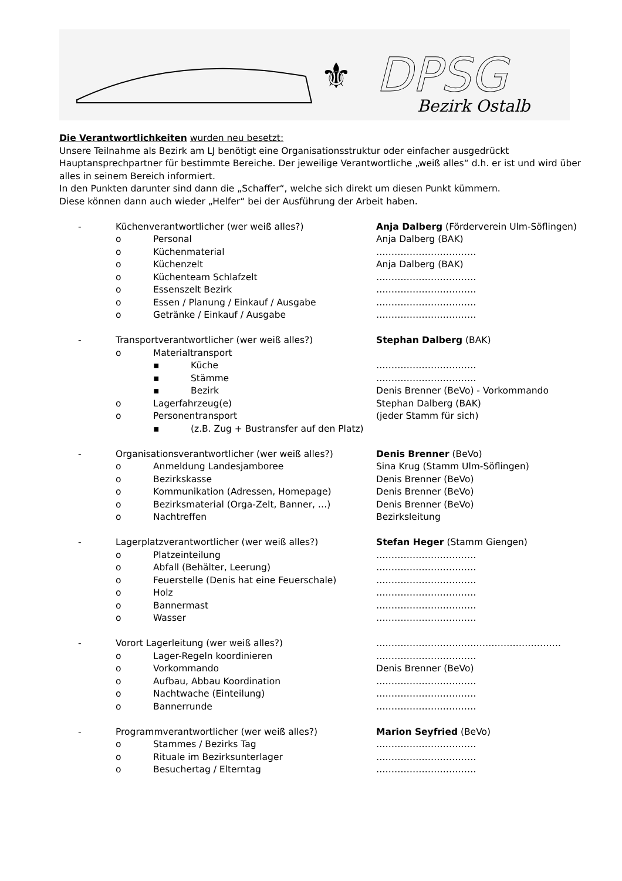⚜
DPSG
Bezirk Ostalb
Die Verantwortlichkeiten wurden neu besetzt:
Unsere Teilnahme als Bezirk am LJ benötigt eine Organisationsstruktur oder einfacher ausgedrückt Hauptansprechpartner für bestimmte Bereiche. Der jeweilige Verantwortliche „weiß alles“ d.h. er ist und wird über alles in seinem Bereich informiert.
In den Punkten darunter sind dann die „Schaffer“, welche sich direkt um diesen Punkt kümmern.
Diese können dann auch wieder „Helfer“ bei der Ausführung der Arbeit haben.
- Küchenverantwortlicher (wer weiß alles?) Anja Dalberg (Förderverein Ulm-Söflingen)
o Personal Anja Dalberg (BAK)
o Küchenmaterial ……………………………
o Küchenzelt Anja Dalberg (BAK)
o Küchenteam Schlafzelt ……………………………
o Essenszelt Bezirk ……………………………
o Essen / Planung / Einkauf / Ausgabe ……………………………
o Getränke / Einkauf / Ausgabe ……………………………
- Transportverantwortlicher (wer weiß alles?) Stephan Dalberg (BAK)
o Materialtransport
▪ Küche ……………………………
▪ Stämme ……………………………
▪ Bezirk Denis Brenner (BeVo) - Vorkommando
o Lagerfahrzeug(e) Stephan Dalberg (BAK)
o Personentransport (jeder Stamm für sich)
▪ (z.B. Zug + Bustransfer auf den Platz)
- Organisationsverantwortlicher (wer weiß alles?) Denis Brenner (BeVo)
o Anmeldung Landesjamboree Sina Krug (Stamm Ulm-Söflingen)
o Bezirkskasse Denis Brenner (BeVo)
o Kommunikation (Adressen, Homepage) Denis Brenner (BeVo)
o Bezirksmaterial (Orga-Zelt, Banner, …) Denis Brenner (BeVo)
o Nachtreffen Bezirksleitung
- Lagerplatzverantwortlicher (wer weiß alles?) Stefan Heger (Stamm Giengen)
o Platzeinteilung ……………………………
o Abfall (Behälter, Leerung) ……………………………
o Feuerstelle (Denis hat eine Feuerschale) ……………………………
o Holz ……………………………
o Bannermast ……………………………
o Wasser ……………………………
- Vorort Lagerleitung (wer weiß alles?) …………………………………………………….
o Lager-Regeln koordinieren ……………………………
o Vorkommando Denis Brenner (BeVo)
o Aufbau, Abbau Koordination ……………………………
o Nachtwache (Einteilung) ……………………………
o Bannerrunde ……………………………
- Programmverantwortlicher (wer weiß alles?) Marion Seyfried (BeVo)
o Stammes / Bezirks Tag ……………………………
o Rituale im Bezirksunterlager ……………………………
o Besuchertag / Elterntag ……………………………